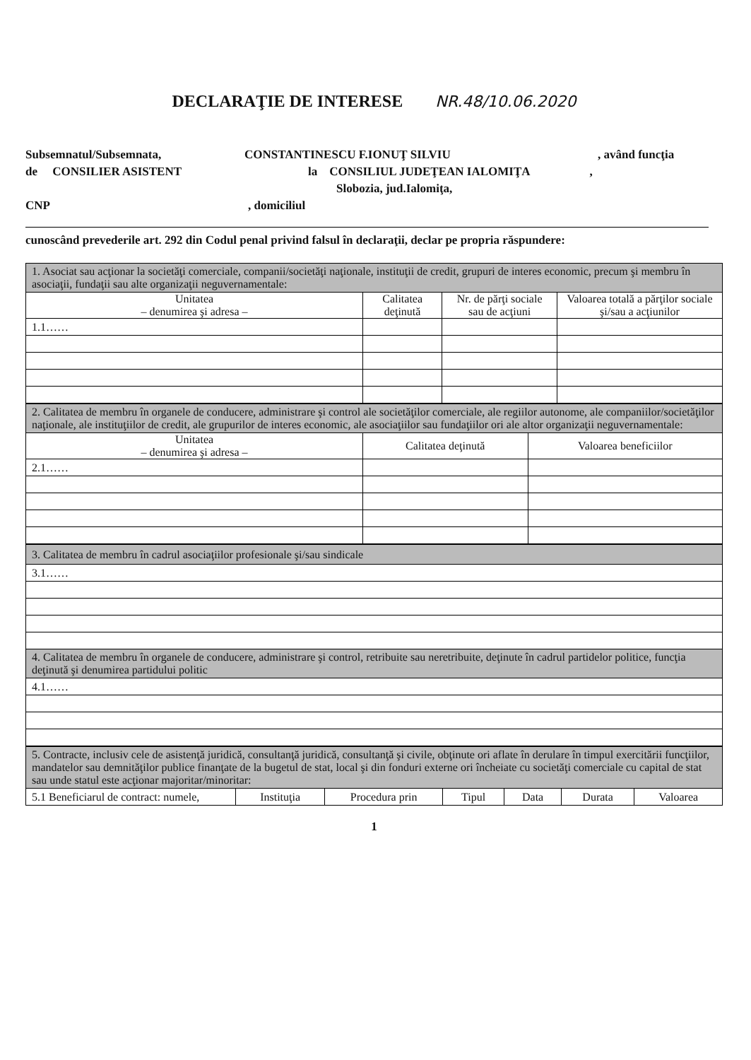DECLARAŢIE DE INTERESE NR.48/10.06.2020
Subsemnatul/Subsemnata, CONSTANTINESCU F.IONUŢ SILVIU, având funcţia
de CONSILIER ASISTENT la CONSILIUL JUDEŢEAN IALOMIŢA ,
Slobozia, jud.Ialomiţa,
CNP, domiciliul
cunoscând prevederile art. 292 din Codul penal privind falsul în declaraţii, declar pe propria răspundere:
| 1. Asociat sau acţionar la societăţi comerciale, companii/societăţi naţionale, instituţii de credit, grupuri de interes economic, precum şi membru în asociaţii, fundaţii sau alte organizaţii neguvernamentale: | | | |
| Unitatea – denumirea şi adresa – | Calitatea deţinută | Nr. de părţi sociale sau de acţiuni | Valoarea totală a părţilor sociale şi/sau a acţiunilor |
| 1.1…… | | | |
| 2. Calitatea de membru în organele de conducere, administrare şi control ale societăţilor comerciale, ale regiilor autonome, ale companiilor/societăţilor naţionale, ale instituţiilor de credit, ale grupurilor de interes economic, ale asociaţiilor sau fundaţiilor ori ale altor organizaţii neguvernamentale: | | |
| Unitatea – denumirea şi adresa – | Calitatea deţinută | Valoarea beneficiilor |
| 2.1…… | | |
| 3. Calitatea de membru în cadrul asociaţiilor profesionale şi/sau sindicale |
| 3.1…… |
| 4. Calitatea de membru în organele de conducere, administrare şi control, retribuite sau neretribuite, deţinute în cadrul partidelor politice, funcţia deţinută şi denumirea partidului politic |
| 4.1…… |
| 5. Contracte, inclusiv cele de asistenţă juridică, consultanţă juridică, consultanţă şi civile, obţinute ori aflate în derulare în timpul exercitării funcţiilor, mandatelor sau demnităţilor publice finanţate de la bugetul de stat, local şi din fonduri externe ori încheiate cu societăţi comerciale cu capital de stat sau unde statul este acţionar majoritar/minoritar: | | | | | | |
| 5.1 Beneficiarul de contract: numele, | Instituţia | Procedura prin | Tipul | Data | Durata | Valoarea |
1